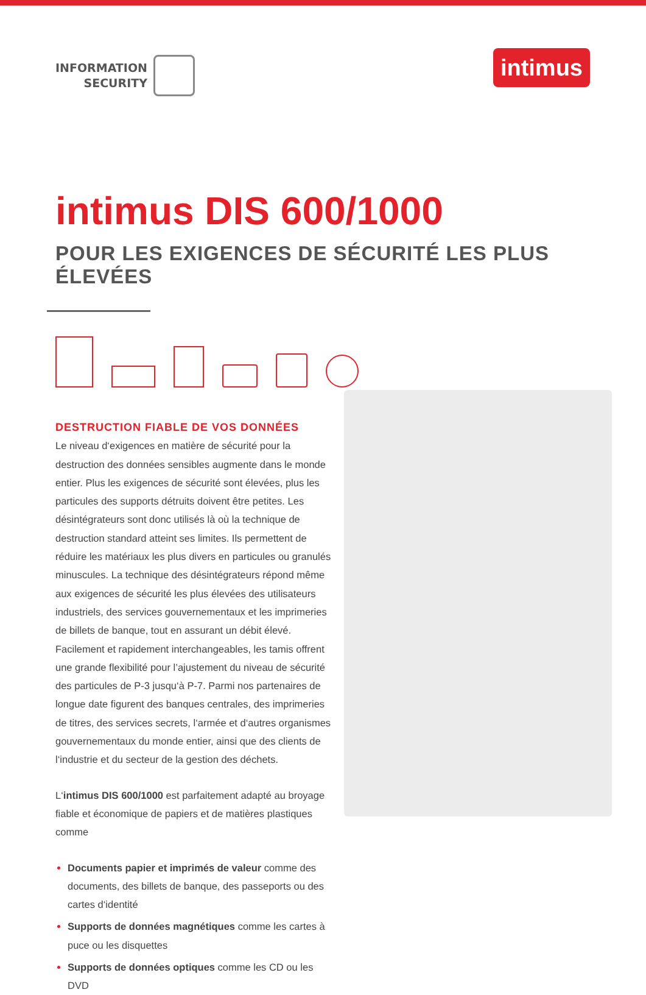INFORMATION
SECURITY
intimus
intimus DIS 600/1000
POUR LES EXIGENCES DE SÉCURITÉ LES PLUS ÉLEVÉES
DESTRUCTION FIABLE DE VOS DONNÉES
Le niveau d‘exigences en matière de sécurité pour la destruction des données sensibles augmente dans le monde entier. Plus les exigences de sécurité sont élevées, plus les particules des supports détruits doivent être petites. Les désintégrateurs sont donc utilisés là où la technique de destruction standard atteint ses limites. Ils permettent de réduire les matériaux les plus divers en particules ou granulés minuscules. La technique des désintégrateurs répond même aux exigences de sécurité les plus élevées des utilisateurs industriels, des services gouvernementaux et les imprimeries de billets de banque, tout en assurant un débit élevé. Facilement et rapidement interchangeables, les tamis offrent une grande flexibilité pour l’ajustement du niveau de sécurité des particules de P-3 jusqu‘à P-7. Parmi nos partenaires de longue date figurent des banques centrales, des imprimeries de titres, des services secrets, l‘armée et d‘autres organismes gouvernementaux du monde entier, ainsi que des clients de l‘industrie et du secteur de la gestion des déchets.
L‘intimus DIS 600/1000 est parfaitement adapté au broyage fiable et économique de papiers et de matières plastiques comme
Documents papier et imprimés de valeur comme des documents, des billets de banque, des passeports ou des cartes d‘identité
Supports de données magnétiques comme les cartes à puce ou les disquettes
Supports de données optiques comme les CD ou les DVD